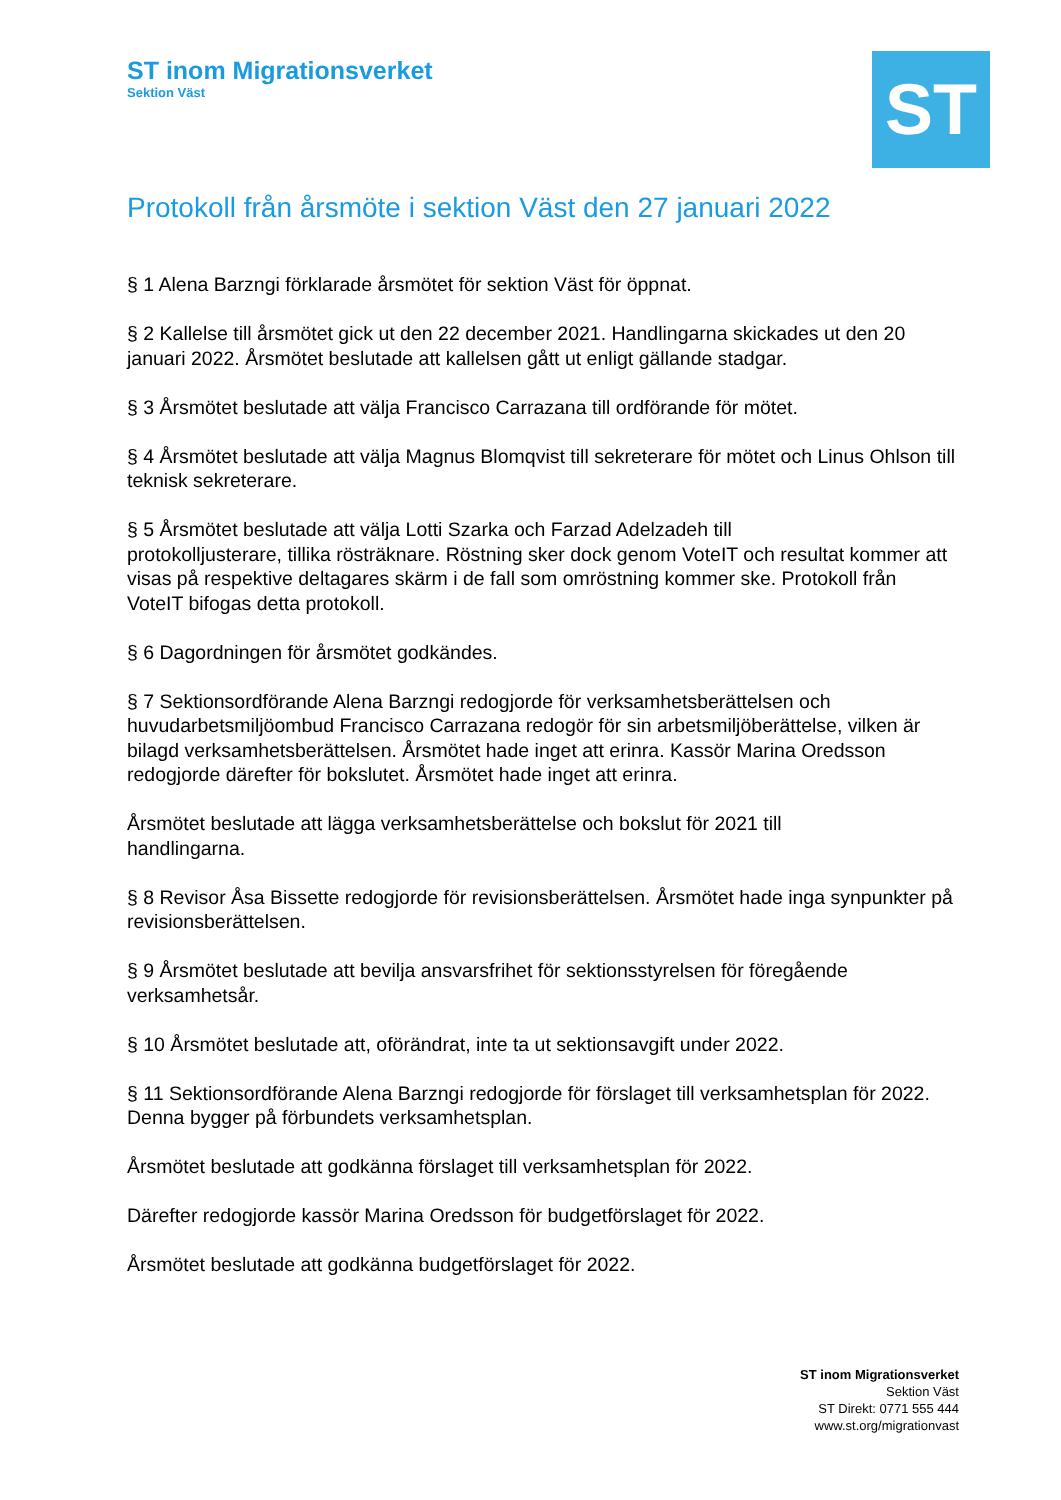ST inom Migrationsverket
Sektion Väst
ST
Protokoll från årsmöte i sektion Väst den 27 januari 2022
§ 1 Alena Barzngi förklarade årsmötet för sektion Väst för öppnat.
§ 2 Kallelse till årsmötet gick ut den 22 december 2021. Handlingarna skickades ut den 20 januari 2022. Årsmötet beslutade att kallelsen gått ut enligt gällande stadgar.
§ 3 Årsmötet beslutade att välja Francisco Carrazana till ordförande för mötet.
§ 4 Årsmötet beslutade att välja Magnus Blomqvist till sekreterare för mötet och Linus Ohlson till teknisk sekreterare.
§ 5 Årsmötet beslutade att välja Lotti Szarka och Farzad Adelzadeh till
protokolljusterare, tillika rösträknare. Röstning sker dock genom VoteIT och resultat kommer att visas på respektive deltagares skärm i de fall som omröstning kommer ske. Protokoll från VoteIT bifogas detta protokoll.
§ 6 Dagordningen för årsmötet godkändes.
§ 7 Sektionsordförande Alena Barzngi redogjorde för verksamhetsberättelsen och huvudarbetsmiljöombud Francisco Carrazana redogör för sin arbetsmiljöberättelse, vilken är bilagd verksamhetsberättelsen. Årsmötet hade inget att erinra. Kassör Marina Oredsson redogjorde därefter för bokslutet. Årsmötet hade inget att erinra.
Årsmötet beslutade att lägga verksamhetsberättelse och bokslut för 2021 till
handlingarna.
§ 8 Revisor Åsa Bissette redogjorde för revisionsberättelsen. Årsmötet hade inga synpunkter på revisionsberättelsen.
§ 9 Årsmötet beslutade att bevilja ansvarsfrihet för sektionsstyrelsen för föregående verksamhetsår.
§ 10 Årsmötet beslutade att, oförändrat, inte ta ut sektionsavgift under 2022.
§ 11 Sektionsordförande Alena Barzngi redogjorde för förslaget till verksamhetsplan för 2022. Denna bygger på förbundets verksamhetsplan.
Årsmötet beslutade att godkänna förslaget till verksamhetsplan för 2022.
Därefter redogjorde kassör Marina Oredsson för budgetförslaget för 2022.
Årsmötet beslutade att godkänna budgetförslaget för 2022.
ST inom Migrationsverket
Sektion Väst
ST Direkt: 0771 555 444
www.st.org/migrationvast